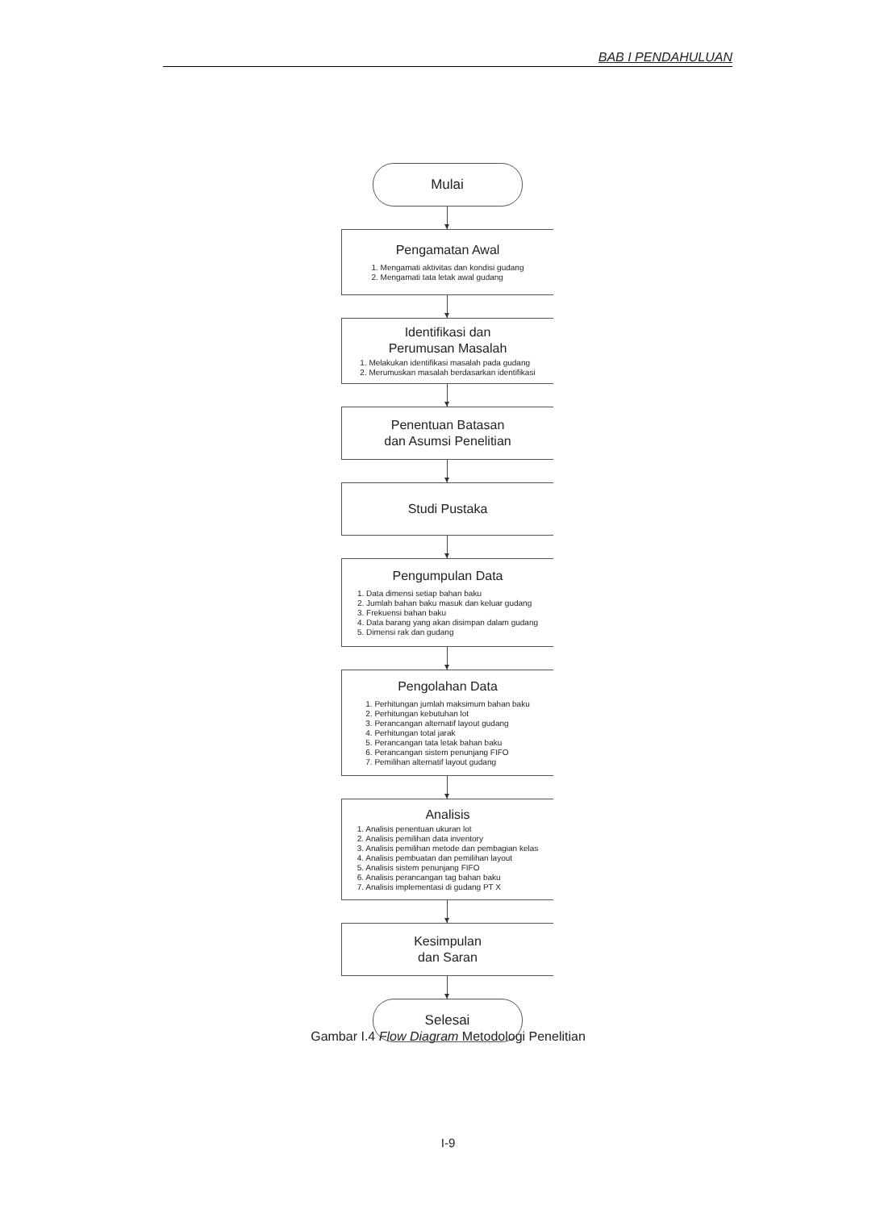BAB I PENDAHULUAN
Mulai
Pengamatan Awal
1. Mengamati aktivitas dan kondisi gudang
2. Mengamati tata letak awal gudang
Identifikasi dan
Perumusan Masalah
1. Melakukan identifikasi masalah pada gudang
2. Merumuskan masalah berdasarkan identifikasi
Penentuan Batasan
dan Asumsi Penelitian
Studi Pustaka
Pengumpulan Data
1. Data dimensi setiap bahan baku
2. Jumlah bahan baku masuk dan keluar gudang
3. Frekuensi bahan baku
4. Data barang yang akan disimpan dalam gudang
5. Dimensi rak dan gudang
Pengolahan Data
1. Perhitungan jumlah maksimum bahan baku
2. Perhitungan kebutuhan lot
3. Perancangan alternatif layout gudang
4. Perhitungan total jarak
5. Perancangan tata letak bahan baku
6. Perancangan sistem penunjang FIFO
7. Pemilihan alternatif layout gudang
Analisis
1. Analisis penentuan ukuran lot
2. Analisis pemilihan data inventory
3. Analisis pemilihan metode dan pembagian kelas
4. Analisis pembuatan dan pemilihan layout
5. Analisis sistem penunjang FIFO
6. Analisis perancangan tag bahan baku
7. Analisis implementasi di gudang PT X
Kesimpulan
dan Saran
Selesai
Gambar I.4 Flow Diagram Metodologi Penelitian
I-9